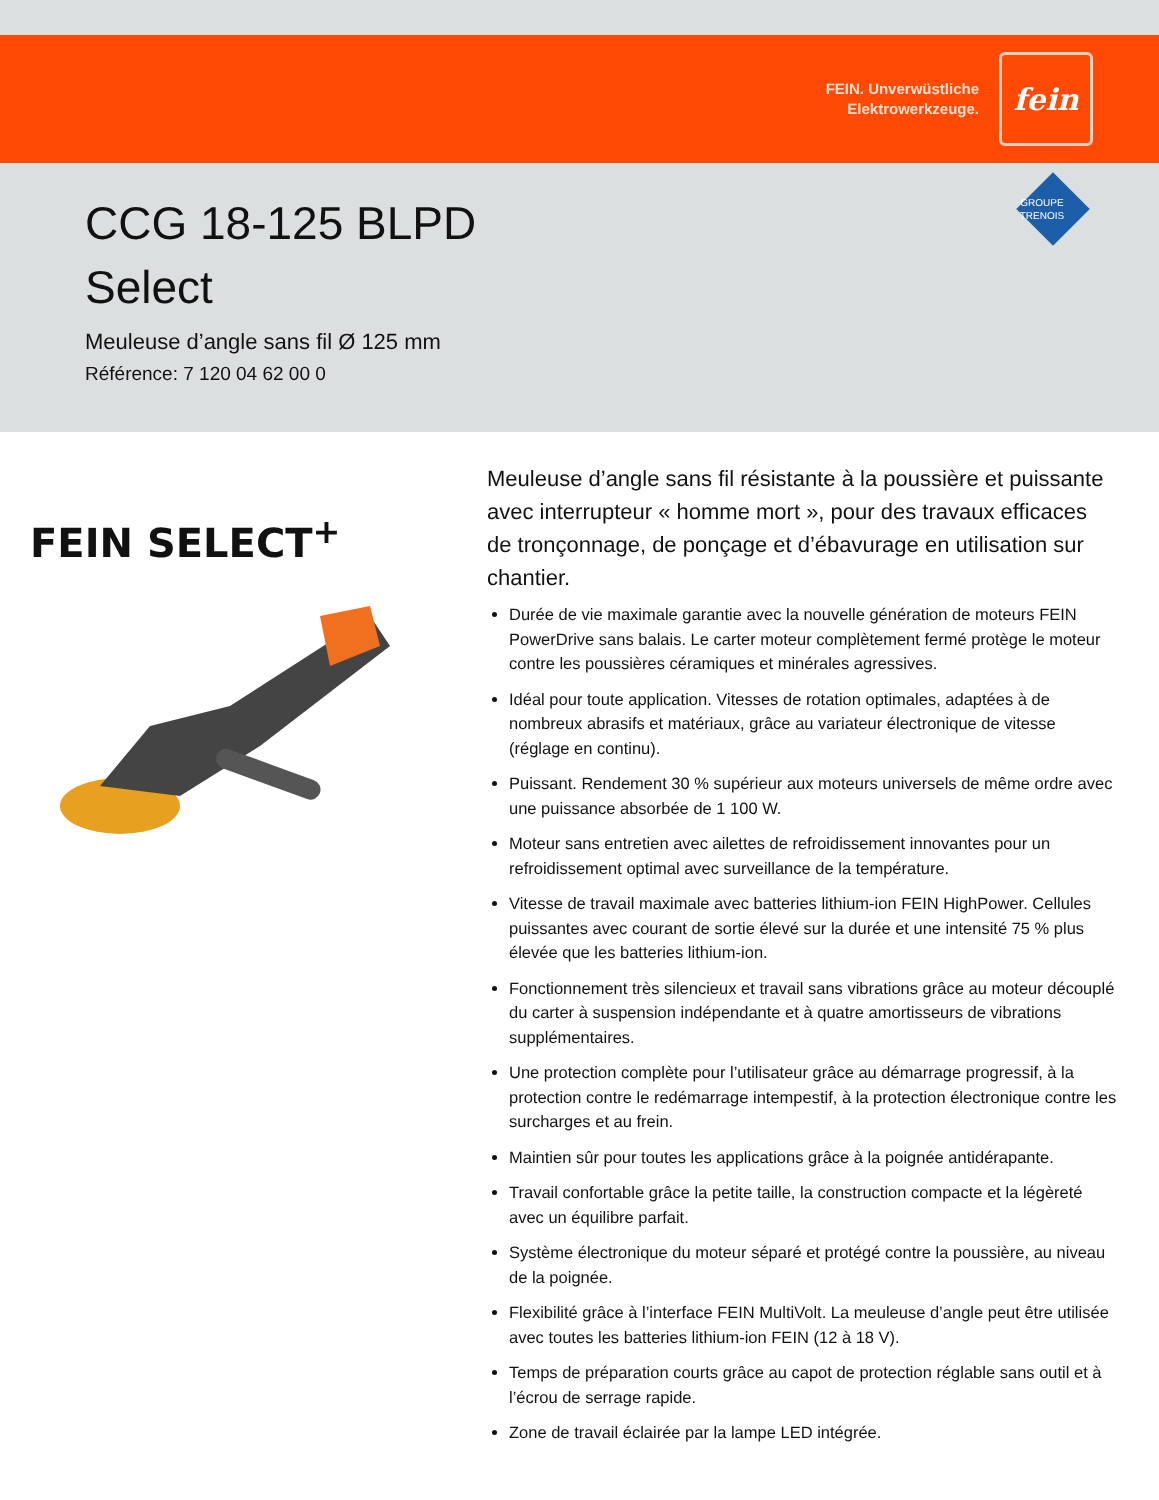FEIN. Unverwüstliche
Elektrowerkzeuge.
fein
GROUPE
TRENOIS
CCG 18-125 BLPD
Select
Meuleuse d’angle sans fil Ø 125 mm
Référence: 7 120 04 62 00 0
FEIN SELECT<sup>+</sup>
Meuleuse d’angle sans fil résistante à la poussière et puissante avec interrupteur « homme mort », pour des travaux efficaces de tronçonnage, de ponçage et d’ébavurage en utilisation sur chantier.
Durée de vie maximale garantie avec la nouvelle génération de moteurs FEIN PowerDrive sans balais. Le carter moteur complètement fermé protège le moteur contre les poussières céramiques et minérales agressives.
Idéal pour toute application. Vitesses de rotation optimales, adaptées à de nombreux abrasifs et matériaux, grâce au variateur électronique de vitesse (réglage en continu).
Puissant. Rendement 30 % supérieur aux moteurs universels de même ordre avec une puissance absorbée de 1 100 W.
Moteur sans entretien avec ailettes de refroidissement innovantes pour un refroidissement optimal avec surveillance de la température.
Vitesse de travail maximale avec batteries lithium-ion FEIN HighPower. Cellules puissantes avec courant de sortie élevé sur la durée et une intensité 75 % plus élevée que les batteries lithium-ion.
Fonctionnement très silencieux et travail sans vibrations grâce au moteur découplé du carter à suspension indépendante et à quatre amortisseurs de vibrations supplémentaires.
Une protection complète pour l’utilisateur grâce au démarrage progressif, à la protection contre le redémarrage intempestif, à la protection électronique contre les surcharges et au frein.
Maintien sûr pour toutes les applications grâce à la poignée antidérapante.
Travail confortable grâce la petite taille, la construction compacte et la légèreté avec un équilibre parfait.
Système électronique du moteur séparé et protégé contre la poussière, au niveau de la poignée.
Flexibilité grâce à l’interface FEIN MultiVolt. La meuleuse d’angle peut être utilisée avec toutes les batteries lithium-ion FEIN (12 à 18 V).
Temps de préparation courts grâce au capot de protection réglable sans outil et à l’écrou de serrage rapide.
Zone de travail éclairée par la lampe LED intégrée.